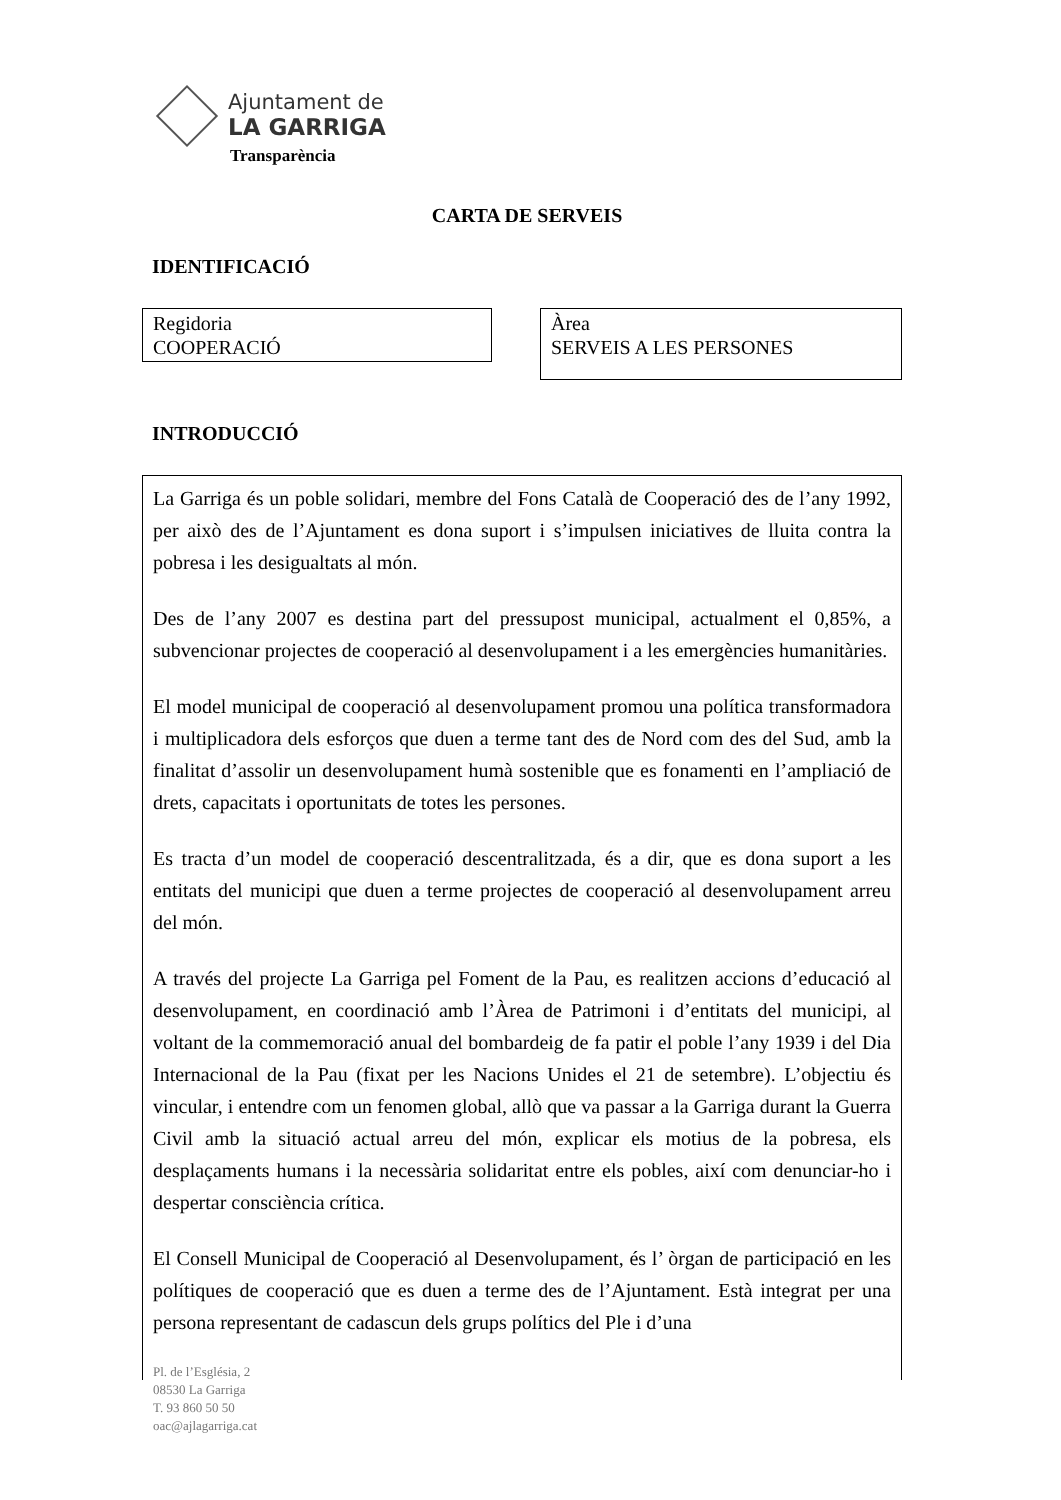Ajuntament de
LA GARRIGA
Transparència
CARTA DE SERVEIS
IDENTIFICACIÓ
Regidoria
COOPERACIÓ
Àrea
SERVEIS A LES PERSONES
INTRODUCCIÓ
La Garriga és un poble solidari, membre del Fons Català de Cooperació des de l’any 1992, per això des de l’Ajuntament es dona suport i s’impulsen iniciatives de lluita contra la pobresa i les desigualtats al món.
Des de l’any 2007 es destina part del pressupost municipal, actualment el 0,85%, a subvencionar projectes de cooperació al desenvolupament i a les emergències humanitàries.
El model municipal de cooperació al desenvolupament promou una política transformadora i multiplicadora dels esforços que duen a terme tant des de Nord com des del Sud, amb la finalitat d’assolir un desenvolupament humà sostenible que es fonamenti en l’ampliació de drets, capacitats i oportunitats de totes les persones.
Es tracta d’un model de cooperació descentralitzada, és a dir, que es dona suport a les entitats del municipi que duen a terme projectes de cooperació al desenvolupament arreu del món.
A través del projecte La Garriga pel Foment de la Pau, es realitzen accions d’educació al desenvolupament, en coordinació amb l’Àrea de Patrimoni i d’entitats del municipi, al voltant de la commemoració anual del bombardeig de fa patir el poble l’any 1939 i del Dia Internacional de la Pau (fixat per les Nacions Unides el 21 de setembre). L’objectiu és vincular, i entendre com un fenomen global, allò que va passar a la Garriga durant la Guerra Civil amb la situació actual arreu del món, explicar els motius de la pobresa, els desplaçaments humans i la necessària solidaritat entre els pobles, així com denunciar-ho i despertar consciència crítica.
El Consell Municipal de Cooperació al Desenvolupament, és l’ òrgan de participació en les polítiques de cooperació que es duen a terme des de l’Ajuntament. Està integrat per una persona representant de cadascun dels grups polítics del Ple i d’una
Pl. de l’Església, 2
08530 La Garriga
T. 93 860 50 50
oac@ajlagarriga.cat